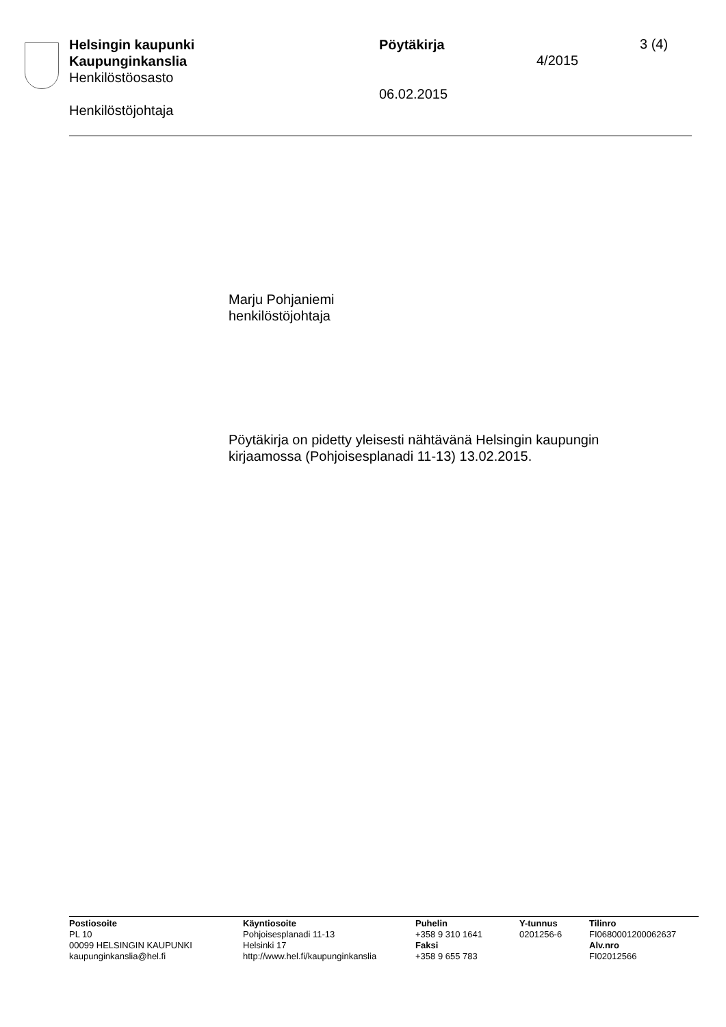Helsingin kaupunki
Kaupunginkanslia
Henkilöstöosasto
Henkilöstöjohtaja
Pöytäkirja
06.02.2015
4/2015
3 (4)
Marju Pohjaniemi
henkilöstöjohtaja
Pöytäkirja on pidetty yleisesti nähtävänä Helsingin kaupungin
kirjaamossa (Pohjoisesplanadi 11-13) 13.02.2015.
Postiosoite
PL 10
00099 HELSINGIN KAUPUNKI
kaupunginkanslia@hel.fi
Käyntiosoite
Pohjoisesplanadi 11-13
Helsinki 17
http://www.hel.fi/kaupunginkanslia
Puhelin
+358 9 310 1641
Faksi
+358 9 655 783
Y-tunnus
0201256-6
Tilinro
FI0680001200062637
Alv.nro
FI02012566